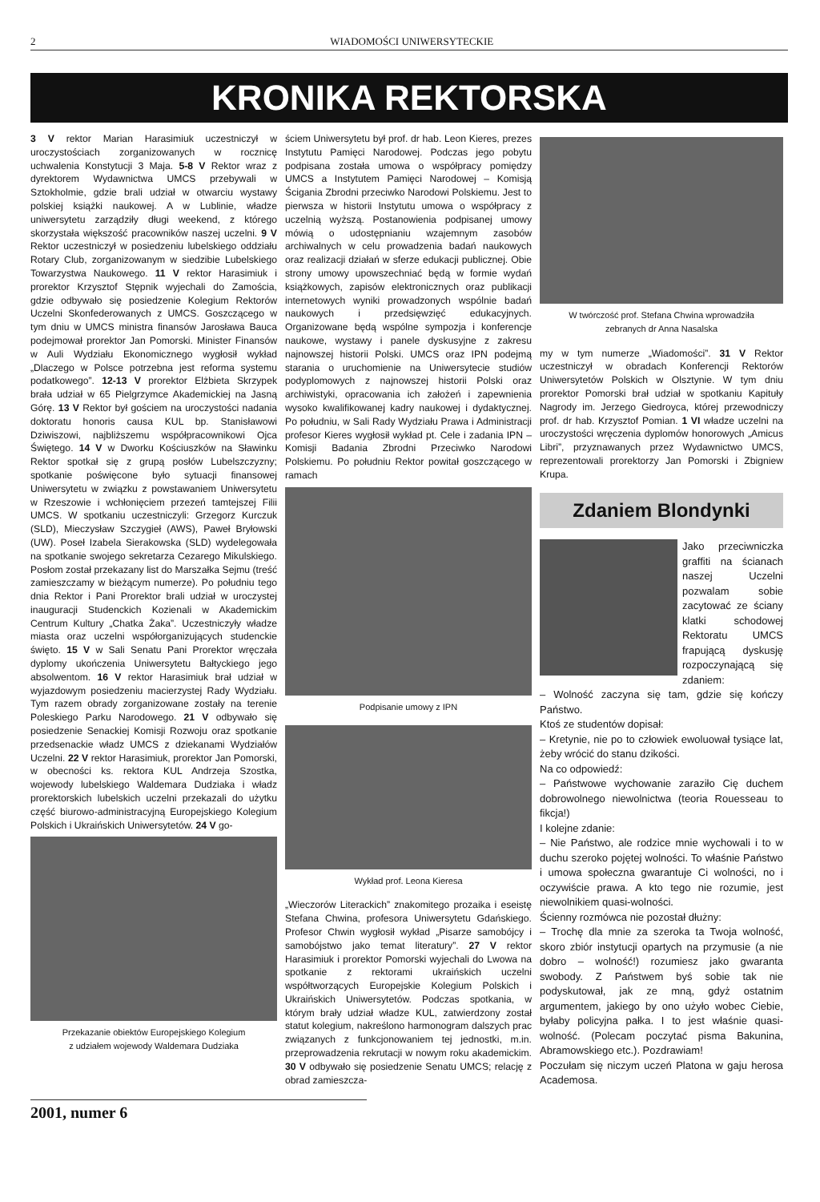2 WIADOMOŚCI UNIWERSYTECKIE
KRONIKA REKTORSKA
3 V rektor Marian Harasimiuk uczestniczył w uroczystościach zorganizowanych w rocznicę uchwalenia Konstytucji 3 Maja. 5-8 V Rektor wraz z dyrektorem Wydawnictwa UMCS przebywali w Sztokholmie, gdzie brali udział w otwarciu wystawy polskiej książki naukowej. A w Lublinie, władze uniwersytetu zarządziły długi weekend, z którego skorzystała większość pracowników naszej uczelni. 9 V Rektor uczestniczył w posiedzeniu lubelskiego oddziału Rotary Club, zorganizowanym w siedzibie Lubelskiego Towarzystwa Naukowego. 11 V rektor Harasimiuk i prorektor Krzysztof Stępnik wyjechali do Zamościa, gdzie odbywało się posiedzenie Kolegium Rektorów Uczelni Skonfederowanych z UMCS. Goszczącego w tym dniu w UMCS ministra finansów Jarosława Bauca podejmował prorektor Jan Pomorski. Minister Finansów w Auli Wydziału Ekonomicznego wygłosił wykład „Dlaczego w Polsce potrzebna jest reforma systemu podatkowego”. 12-13 V prorektor Elżbieta Skrzypek brała udział w 65 Pielgrzymce Akademickiej na Jasną Górę. 13 V Rektor był gościem na uroczystości nadania doktoratu honoris causa KUL bp. Stanisławowi Dziwiszowi, najbliższemu współpracownikowi Ojca Świętego. 14 V w Dworku Kościuszków na Sławinku Rektor spotkał się z grupą posłów Lubelszczyzny; spotkanie poświęcone było sytuacji finansowej Uniwersytetu w związku z powstawaniem Uniwersytetu w Rzeszowie i wchłonięciem przezeń tamtejszej Filii UMCS. W spotkaniu uczestniczyli: Grzegorz Kurczuk (SLD), Mieczysław Szczygieł (AWS), Paweł Bryłowski (UW). Poseł Izabela Sierakowska (SLD) wydelegowała na spotkanie swojego sekretarza Cezarego Mikulskiego. Posłom został przekazany list do Marszałka Sejmu (treść zamieszczamy w bieżącym numerze). Po południu tego dnia Rektor i Pani Prorektor brali udział w uroczystej inauguracji Studenckich Kozienali w Akademickim Centrum Kultury „Chatka Żaka”. Uczestniczyły władze miasta oraz uczelni współorganizujących studenckie święto. 15 V w Sali Senatu Pani Prorektor wręczała dyplomy ukończenia Uniwersytetu Bałtyckiego jego absolwentom. 16 V rektor Harasimiuk brał udział w wyjazdowym posiedzeniu macierzystej Rady Wydziału. Tym razem obrady zorganizowane zostały na terenie Poleskiego Parku Narodowego. 21 V odbywało się posiedzenie Senackiej Komisji Rozwoju oraz spotkanie przedsenackie władz UMCS z dziekanami Wydziałów Uczelni. 22 V rektor Harasimiuk, prorektor Jan Pomorski, w obecności ks. rektora KUL Andrzeja Szostka, wojewody lubelskiego Waldemara Dudziaka i władz prorektorskich lubelskich uczelni przekazali do użytku część biurowo-administracyjną Europejskiego Kolegium Polskich i Ukraińskich Uniwersytetów. 24 V go-
Przekazanie obiektów Europejskiego Kolegium
z udziałem wojewody Waldemara Dudziaka
ściem Uniwersytetu był prof. dr hab. Leon Kieres, prezes Instytutu Pamięci Narodowej. Podczas jego pobytu podpisana została umowa o współpracy pomiędzy UMCS a Instytutem Pamięci Narodowej – Komisją Ścigania Zbrodni przeciwko Narodowi Polskiemu. Jest to pierwsza w historii Instytutu umowa o współpracy z uczelnią wyższą. Postanowienia podpisanej umowy mówią o udostępnianiu wzajemnym zasobów archiwalnych w celu prowadzenia badań naukowych oraz realizacji działań w sferze edukacji publicznej. Obie strony umowy upowszechniać będą w formie wydań książkowych, zapisów elektronicznych oraz publikacji internetowych wyniki prowadzonych wspólnie badań naukowych i przedsięwzięć edukacyjnych. Organizowane będą wspólne sympozja i konferencje naukowe, wystawy i panele dyskusyjne z zakresu najnowszej historii Polski. UMCS oraz IPN podejmą starania o uruchomienie na Uniwersytecie studiów podyplomowych z najnowszej historii Polski oraz archiwistyki, opracowania ich założeń i zapewnienia wysoko kwalifikowanej kadry naukowej i dydaktycznej. Po południu, w Sali Rady Wydziału Prawa i Administracji profesor Kieres wygłosił wykład pt. Cele i zadania IPN – Komisji Badania Zbrodni Przeciwko Narodowi Polskiemu. Po południu Rektor powitał goszczącego w ramach
Podpisanie umowy z IPN
Wykład prof. Leona Kieresa
„Wieczorów Literackich” znakomitego prozaika i eseistę Stefana Chwina, profesora Uniwersytetu Gdańskiego. Profesor Chwin wygłosił wykład „Pisarze samobójcy i samobójstwo jako temat literatury”. 27 V rektor Harasimiuk i prorektor Pomorski wyjechali do Lwowa na spotkanie z rektorami ukraińskich uczelni współtworzących Europejskie Kolegium Polskich i Ukraińskich Uniwersytetów. Podczas spotkania, w którym brały udział władze KUL, zatwierdzony został statut kolegium, nakreślono harmonogram dalszych prac związanych z funkcjonowaniem tej jednostki, m.in. przeprowadzenia rekrutacji w nowym roku akademickim. 30 V odbywało się posiedzenie Senatu UMCS; relację z obrad zamieszcza-
W twórczość prof. Stefana Chwina wprowadziła
zebranych dr Anna Nasalska
my w tym numerze „Wiadomości”. 31 V Rektor uczestniczył w obradach Konferencji Rektorów Uniwersytetów Polskich w Olsztynie. W tym dniu prorektor Pomorski brał udział w spotkaniu Kapituły Nagrody im. Jerzego Giedroyca, której przewodniczy prof. dr hab. Krzysztof Pomian. 1 VI władze uczelni na uroczystości wręczenia dyplomów honorowych „Amicus Libri”, przyznawanych przez Wydawnictwo UMCS, reprezentowali prorektorzy Jan Pomorski i Zbigniew Krupa.
Zdaniem Blondynki
Jako przeciwniczka graffiti na ścianach naszej Uczelni pozwalam sobie zacytować ze ściany klatki schodowej Rektoratu UMCS frapującą dyskusję rozpoczynającą się zdaniem:
– Wolność zaczyna się tam, gdzie się kończy Państwo.
Ktoś ze studentów dopisał:
– Kretynie, nie po to człowiek ewoluował tysiące lat, żeby wrócić do stanu dzikości.
Na co odpowiedź:
– Państwowe wychowanie zaraziło Cię duchem dobrowolnego niewolnictwa (teoria Rouesseau to fikcja!)
I kolejne zdanie:
– Nie Państwo, ale rodzice mnie wychowali i to w duchu szeroko pojętej wolności. To właśnie Państwo i umowa społeczna gwarantuje Ci wolności, no i oczywiście prawa. A kto tego nie rozumie, jest niewolnikiem quasi-wolności.
Ścienny rozmówca nie pozostał dłużny:
– Trochę dla mnie za szeroka ta Twoja wolność, skoro zbiór instytucji opartych na przymusie (a nie dobro – wolność!) rozumiesz jako gwaranta swobody. Z Państwem byś sobie tak nie podyskutował, jak ze mną, gdyż ostatnim argumentem, jakiego by ono użyło wobec Ciebie, byłaby policyjna pałka. I to jest właśnie quasi-wolność. (Polecam poczytać pisma Bakunina, Abramowskiego etc.). Pozdrawiam!
Poczułam się niczym uczeń Platona w gaju herosa Academosa.
2001, numer 6